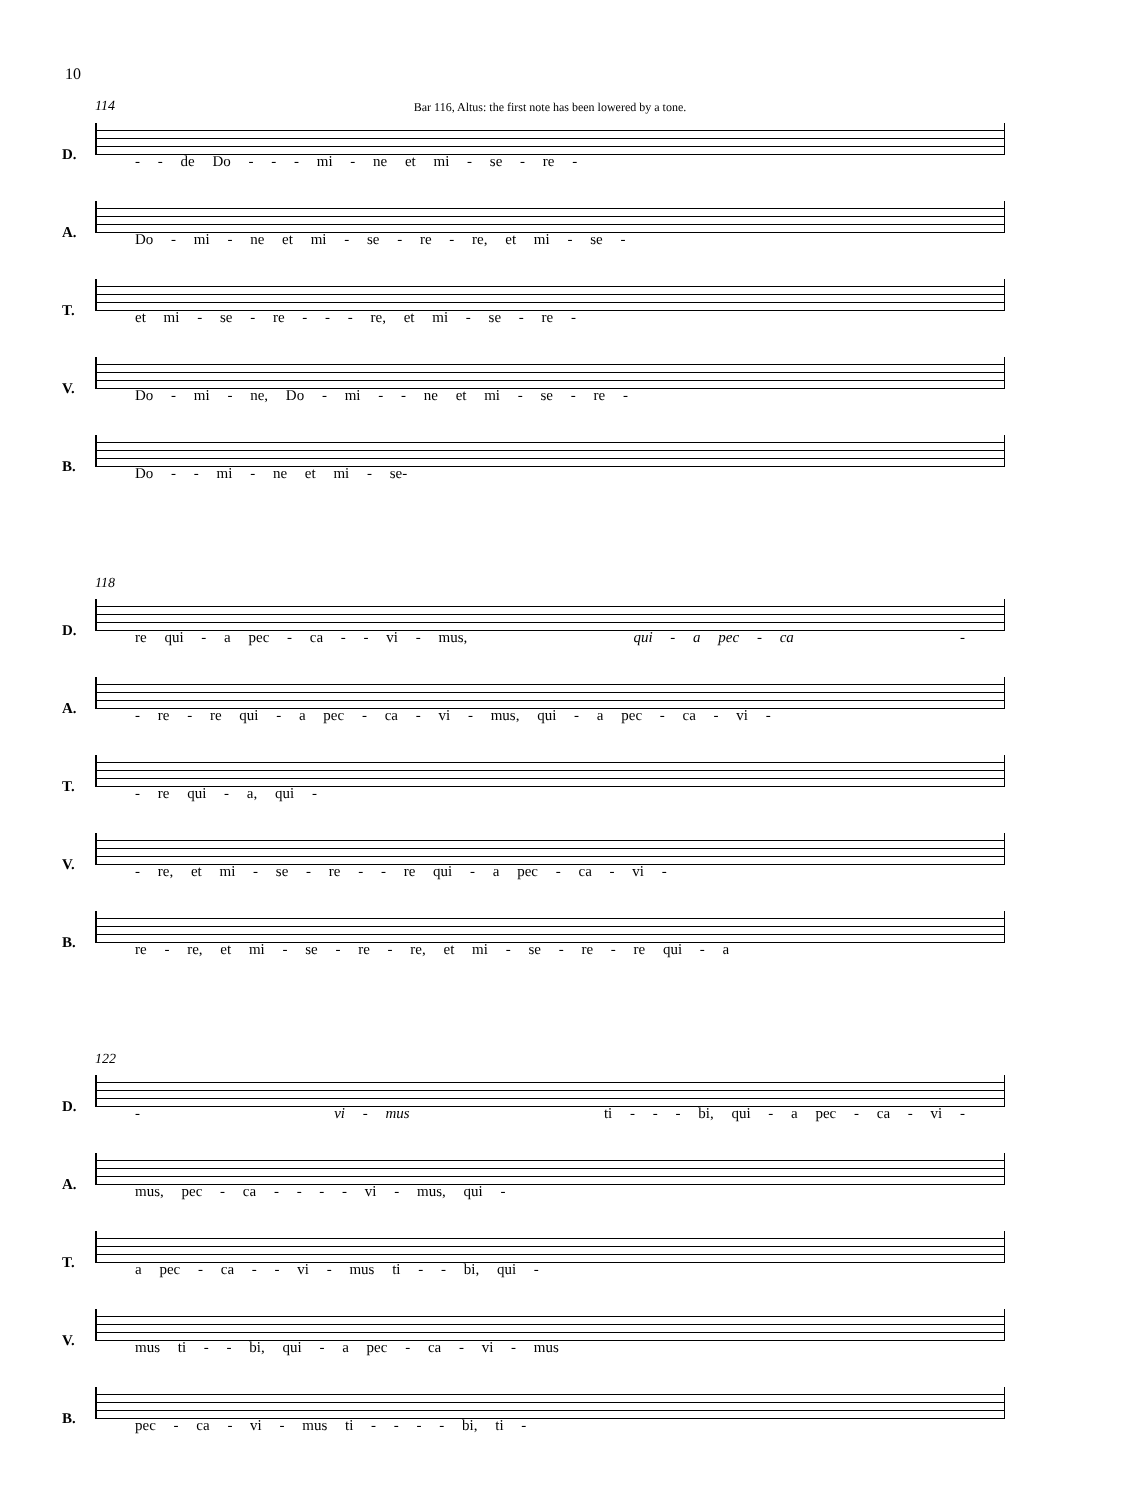10
114
Bar 116, Altus: the first note has been lowered by a tone.
D.
- - de Do - - - mi - ne et mi - se - re -
A.
Do - mi - ne et mi - se - re - re, et mi - se -
T.
et mi - se - re - - - re, et mi - se - re -
V.
Do - mi - ne, Do - mi - - ne et mi - se - re -
B.
Do - - mi - ne et mi - se-
118
D.
re qui - a pec - ca - - vi - mus, qui - a pec - ca -
A.
- re - re qui - a pec - ca - vi - mus, qui - a pec - ca - vi -
T.
- re qui - a, qui -
V.
- re, et mi - se - re - - re qui - a pec - ca - vi -
B.
re - re, et mi - se - re - re, et mi - se - re - re qui - a
122
D.
- vi - mus ti - - - bi, qui - a pec - ca - vi -
A.
mus, pec - ca - - - - vi - mus, qui -
T.
a pec - ca - - vi - mus ti - - bi, qui -
V.
mus ti - - bi, qui - a pec - ca - vi - mus
B.
pec - ca - vi - mus ti - - - - bi, ti -